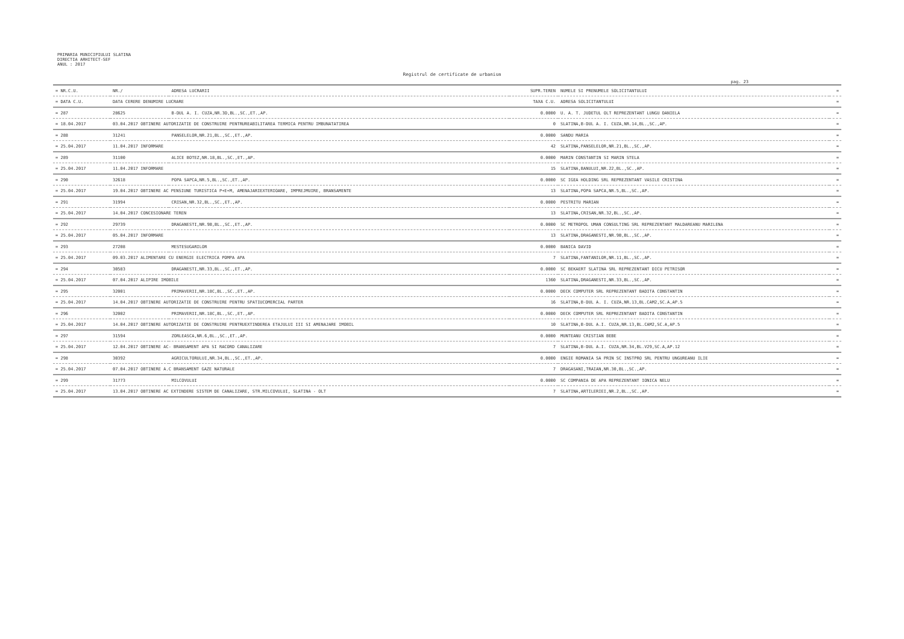PRIMARIA MUNICIPIULUI SLATINA
DIRECTIA ARHITECT-SEF
ANUL : 2017
Registrul de certificate de urbanism
pag. 23
| = NR.C.U. | NR./ | ADRESA LUCRARII | SUPR.TEREN | NUMELE SI PRENUMELE SOLICITANTULUI | = |
| --- | --- | --- | --- | --- | --- |
| = DATA C.U. | DATA CERERE DENUMIRE LUCRARE | | TAXA C.U. | ADRESA SOLICITANTULUI | = |
| = 287 | 28625 | B-DUL A. I. CUZA,NR.3D,BL.,SC.,ET.,AP. | 0.0000 | U. A. T. JUDETUL OLT REPREZENTANT LUNGU DANIELA | = |
| = 18.04.2017 | 03.04.2017 OBTINERE AUTORIZATIE DE CONSTRUIRE PENTRUREABILITAREA TERMICA PENTRU IMBUNATATIREA | | 0 | SLATINA,B-DUL A. I. CUZA,NR.14,BL.,SC.,AP. | = |
| = 288 | 31241 | PANSELELOR,NR.21,BL.,SC.,ET.,AP. | 0.0000 | SANDU MARIA | = |
| = 25.04.2017 | 11.04.2017 INFORMARE | | 42 | SLATINA,PANSELELOR,NR.21,BL.,SC.,AP. | = |
| = 289 | 31100 | ALICE BOTEZ,NR.18,BL.,SC.,ET.,AP. | 0.0000 | MARIN CONSTANTIN SI MARIN STELA | = |
| = 25.04.2017 | 11.04.2017 INFORMARE | | 15 | SLATINA,BANULUI,NR.22,BL.,SC.,AP. | = |
| = 290 | 32618 | POPA SAPCA,NR.5,BL.,SC.,ET.,AP. | 0.0000 | SC IGEA HOLDING SRL REPREZENTANT VASILE CRISTINA | = |
| = 25.04.2017 | 19.04.2017 OBTINERE AC PENSIUNE TURISTICA P+E+M, AMENAJARIEXTERIOARE, IMPREJMUIRE, BRANSAMENTE | | 13 | SLATINA,POPA SAPCA,NR.5,BL.,SC.,AP. | = |
| = 291 | 31994 | CRISAN,NR.32,BL.,SC.,ET.,AP. | 0.0000 | PESTRITU MARIAN | = |
| = 25.04.2017 | 14.04.2017 CONCESIONARE TEREN | | 13 | SLATINA,CRISAN,NR.32,BL.,SC.,AP. | = |
| = 292 | 29739 | DRAGANESTI,NR.9B,BL.,SC.,ET.,AP. | 0.0000 | SC METROPOL UMAN CONSULTING SRL REPREZENTANT MALDAREANU MARILENA | = |
| = 25.04.2017 | 05.04.2017 INFORMARE | | 13 | SLATINA,DRAGANESTI,NR.9B,BL.,SC.,AP. | = |
| = 293 | 27208 | MESTESUGARILOR | 0.0000 | BANICA DAVID | = |
| = 25.04.2017 | 09.03.2017 ALIMENTARE CU ENERGIE ELECTRICA POMPA APA | | 7 | SLATINA,FANTANILOR,NR.11,BL.,SC.,AP. | = |
| = 294 | 30583 | DRAGANESTI,NR.33,BL.,SC.,ET.,AP. | 0.0000 | SC BEKAERT SLATINA SRL REPREZENTANT DICU PETRISOR | = |
| = 25.04.2017 | 07.04.2017 ALIPIRE IMOBILE | | 1360 | SLATINA,DRAGANESTI,NR.33,BL.,SC.,AP. | = |
| = 295 | 32001 | PRIMAVERII,NR.18C,BL.,SC.,ET.,AP. | 0.0000 | DECK COMPUTER SRL REPREZENTANT BADITA CONSTANTIN | = |
| = 25.04.2017 | 14.04.2017 OBTINERE AUTORIZATIE DE CONSTRUIRE PENTRU SPATIUCOMERCIAL PARTER | | 16 | SLATINA,B-DUL A. I. CUZA,NR.13,BL.CAM2,SC.A,AP.5 | = |
| = 296 | 32002 | PRIMAVERII,NR.18C,BL.,SC.,ET.,AP. | 0.0000 | DECK COMPUTER SRL REPREZENTANT BADITA CONSTANTIN | = |
| = 25.04.2017 | 14.04.2017 OBTINERE AUTORIZATIE DE CONSTRUIRE PENTRUEXTINDEREA ETAJULUI III SI AMENAJARE IMOBIL | | 10 | SLATINA,B-DUL A.I. CUZA,NR.13,BL.CAM2,SC.A,AP.5 | = |
| = 297 | 31594 | ZORLEASCA,NR.6,BL.,SC.,ET.,AP. | 0.0000 | MUNTEANU CRISTIAN BEBE | = |
| = 25.04.2017 | 12.04.2017 OBTINERE AC- BRANSAMENT APA SI RACORD CANALIZARE | | 7 | SLATINA,B-DUL A.I. CUZA,NR.34,BL.V29,SC.A,AP.12 | = |
| = 298 | 30392 | AGRICULTORULUI,NR.34,BL.,SC.,ET.,AP. | 0.0000 | ENGIE ROMANIA SA PRIN SC INSTPRO SRL PENTRU UNGUREANU ILIE | = |
| = 25.04.2017 | 07.04.2017 OBTINERE A.C BRANSAMENT GAZE NATURALE | | 7 | DRAGASANI,TRAIAN,NR.30,BL.,SC.,AP. | = |
| = 299 | 31773 | MILCOVULUI | 0.0000 | SC COMPANIA DE APA REPREZENTANT IONICA NELU | = |
| = 25.04.2017 | 13.04.2017 OBTINERE AC EXTINDERE SISTEM DE CANALIZARE, STR.MILCOVULUI, SLATINA - OLT | | 7 | SLATINA,ARTILERIEI,NR.2,BL.,SC.,AP. | = |